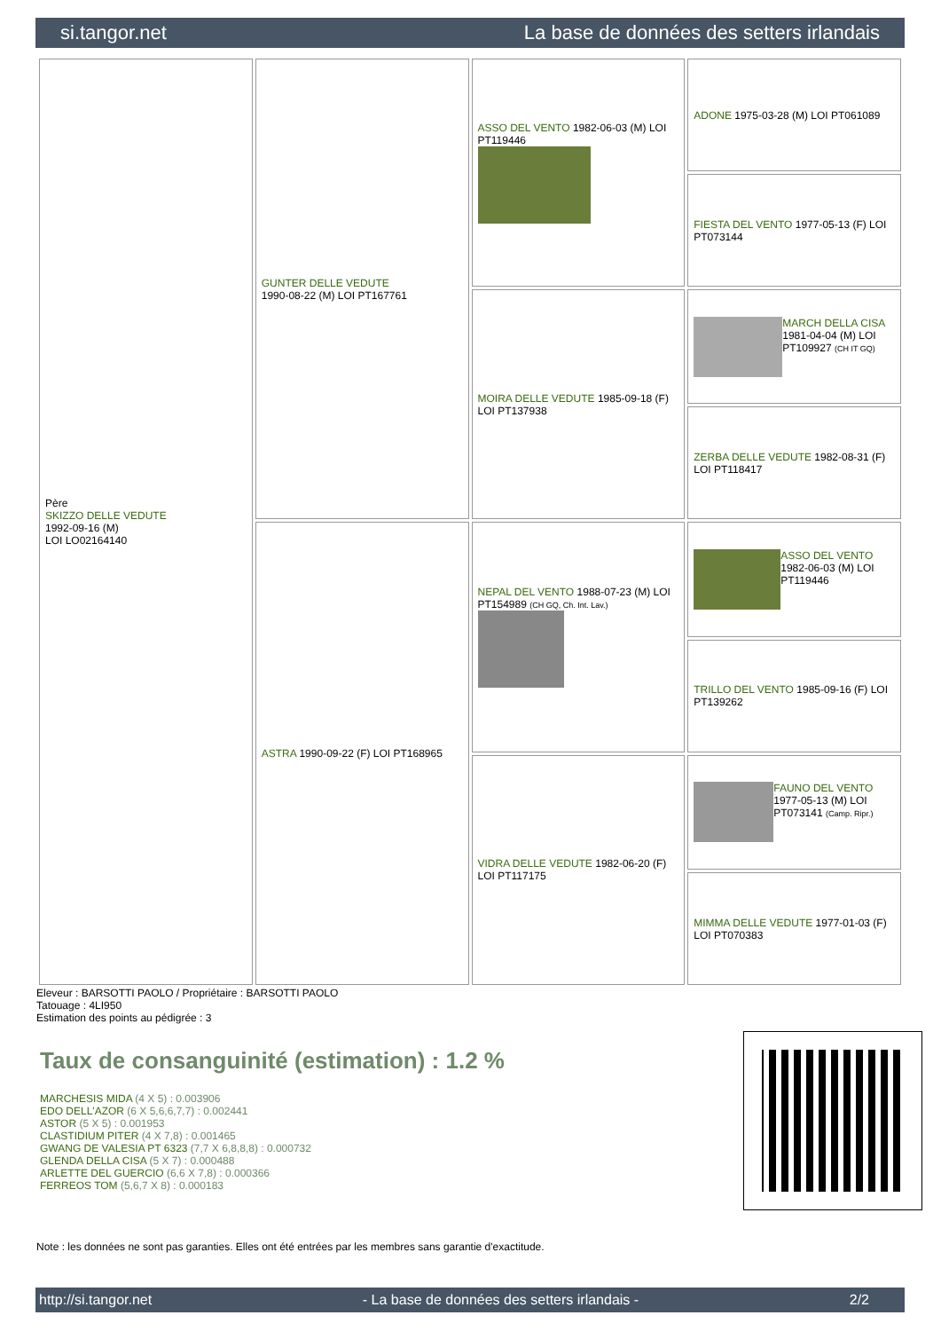si.tangor.net La base de données des setters irlandais
| Père SKIZZO DELLE VEDUTE 1992-09-16 (M) LOI LO02164140 | GUNTER DELLE VEDUTE 1990-08-22 (M) LOI PT167761 | ASSO DEL VENTO 1982-06-03 (M) LOI PT119446 | ADONE 1975-03-28 (M) LOI PT061089 |
| | | | FIESTA DEL VENTO 1977-05-13 (F) LOI PT073144 |
| | | MOIRA DELLE VEDUTE 1985-09-18 (F) LOI PT137938 | MARCH DELLA CISA 1981-04-04 (M) LOI PT109927 (CH IT GQ) |
| | | | ZERBA DELLE VEDUTE 1982-08-31 (F) LOI PT118417 |
| | ASTRA 1990-09-22 (F) LOI PT168965 | NEPAL DEL VENTO 1988-07-23 (M) LOI PT154989 (CH GQ, Ch. Int. Lav.) | ASSO DEL VENTO 1982-06-03 (M) LOI PT119446 |
| | | | TRILLO DEL VENTO 1985-09-16 (F) LOI PT139262 |
| | | VIDRA DELLE VEDUTE 1982-06-20 (F) LOI PT117175 | FAUNO DEL VENTO 1977-05-13 (M) LOI PT073141 (Camp. Ripr.) |
| | | | MIMMA DELLE VEDUTE 1977-01-03 (F) LOI PT070383 |
Eleveur : BARSOTTI PAOLO / Propriétaire : BARSOTTI PAOLO
Tatouage : 4LI950
Estimation des points au pédigrée : 3
Taux de consanguinité (estimation) : 1.2 %
MARCHESIS MIDA (4 X 5) : 0.003906
EDO DELL'AZOR (6 X 5,6,6,7,7) : 0.002441
ASTOR (5 X 5) : 0.001953
CLASTIDIUM PITER (4 X 7,8) : 0.001465
GWANG DE VALESIA PT 6323 (7,7 X 6,8,8,8) : 0.000732
GLENDA DELLA CISA (5 X 7) : 0.000488
ARLETTE DEL GUERCIO (6,6 X 7,8) : 0.000366
FERREOS TOM (5,6,7 X 8) : 0.000183
Note : les données ne sont pas garanties. Elles ont été entrées par les membres sans garantie d'exactitude.
http://si.tangor.net - La base de données des setters irlandais - 2/2